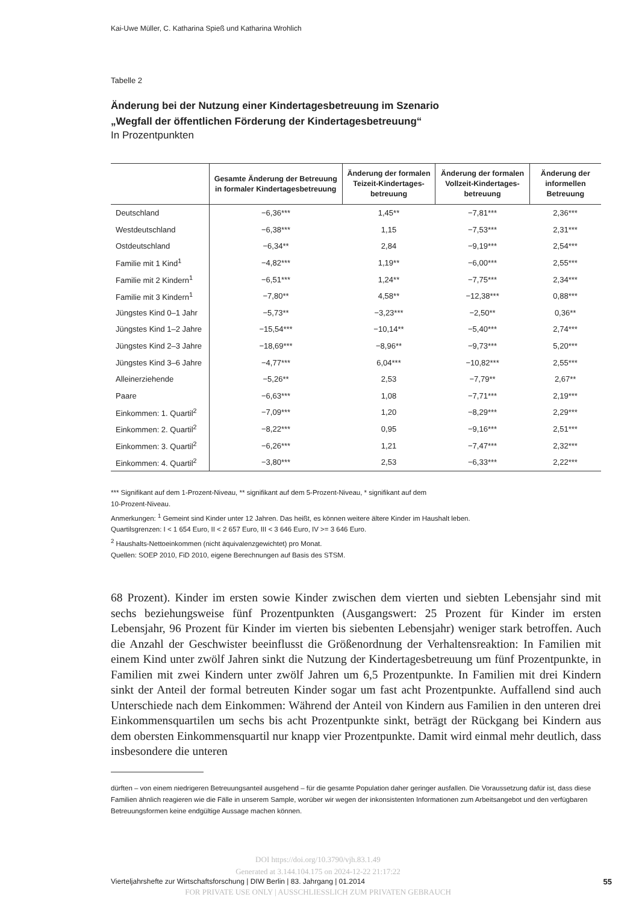Kai-Uwe Müller, C. Katharina Spieß und Katharina Wrohlich
Tabelle 2
Änderung bei der Nutzung einer Kindertagesbetreuung im Szenario
„Wegfall der öffentlichen Förderung der Kindertagesbetreuung“
In Prozentpunkten
| | Gesamte Änderung der Betreuung in formaler Kindertagesbetreuung | Änderung der formalen Teizeit-Kindertages-betreuung | Änderung der formalen Vollzeit-Kindertages-betreuung | Änderung der informellen Betreuung |
| --- | --- | --- | --- | --- |
| Deutschland | −6,36*** | 1,45** | −7,81*** | 2,36*** |
| Westdeutschland | −6,38*** | 1,15 | −7,53*** | 2,31*** |
| Ostdeutschland | −6,34** | 2,84 | −9,19*** | 2,54*** |
| Familie mit 1 Kind<sup>1</sup> | −4,82*** | 1,19** | −6,00*** | 2,55*** |
| Familie mit 2 Kindern<sup>1</sup> | −6,51*** | 1,24** | −7,75*** | 2,34*** |
| Familie mit 3 Kindern<sup>1</sup> | −7,80** | 4,58** | −12,38*** | 0,88*** |
| Jüngstes Kind 0–1 Jahr | −5,73** | −3,23*** | −2,50** | 0,36** |
| Jüngstes Kind 1–2 Jahre | −15,54*** | −10,14** | −5,40*** | 2,74*** |
| Jüngstes Kind 2–3 Jahre | −18,69*** | −8,96** | −9,73*** | 5,20*** |
| Jüngstes Kind 3–6 Jahre | −4,77*** | 6,04*** | −10,82*** | 2,55*** |
| Alleinerziehende | −5,26** | 2,53 | −7,79** | 2,67** |
| Paare | −6,63*** | 1,08 | −7,71*** | 2,19*** |
| Einkommen: 1. Quartil<sup>2</sup> | −7,09*** | 1,20 | −8,29*** | 2,29*** |
| Einkommen: 2. Quartil<sup>2</sup> | −8,22*** | 0,95 | −9,16*** | 2,51*** |
| Einkommen: 3. Quartil<sup>2</sup> | −6,26*** | 1,21 | −7,47*** | 2,32*** |
| Einkommen: 4. Quartil<sup>2</sup> | −3,80*** | 2,53 | −6,33*** | 2,22*** |
*** Signifikant auf dem 1-Prozent-Niveau, ** signifikant auf dem 5-Prozent-Niveau, * signifikant auf dem
10-Prozent-Niveau.
Anmerkungen: <sup>1</sup> Gemeint sind Kinder unter 12 Jahren. Das heißt, es können weitere ältere Kinder im Haushalt leben.
Quartilsgrenzen: I < 1 654 Euro, II < 2 657 Euro, III < 3 646 Euro, IV >= 3 646 Euro.
<sup>2</sup> Haushalts-Nettoeinkommen (nicht äquivalenzgewichtet) pro Monat.
Quellen: SOEP 2010, FiD 2010, eigene Berechnungen auf Basis des STSM.
68 Prozent). Kinder im ersten sowie Kinder zwischen dem vierten und siebten Lebensjahr sind mit sechs beziehungsweise fünf Prozentpunkten (Ausgangswert: 25 Prozent für Kinder im ersten Lebensjahr, 96 Prozent für Kinder im vierten bis siebenten Lebensjahr) weniger stark betroffen. Auch die Anzahl der Geschwister beeinflusst die Größenordnung der Verhaltensreaktion: In Familien mit einem Kind unter zwölf Jahren sinkt die Nutzung der Kindertagesbetreuung um fünf Prozentpunkte, in Familien mit zwei Kindern unter zwölf Jahren um 6,5 Prozentpunkte. In Familien mit drei Kindern sinkt der Anteil der formal betreuten Kinder sogar um fast acht Prozentpunkte. Auffallend sind auch Unterschiede nach dem Einkommen: Während der Anteil von Kindern aus Familien in den unteren drei Einkommensquartilen um sechs bis acht Prozentpunkte sinkt, beträgt der Rückgang bei Kindern aus dem obersten Einkommensquartil nur knapp vier Prozentpunkte. Damit wird einmal mehr deutlich, dass insbesondere die unteren
dürften – von einem niedrigeren Betreuungsanteil ausgehend – für die gesamte Population daher geringer ausfallen. Die Voraussetzung dafür ist, dass diese Familien ähnlich reagieren wie die Fälle in unserem Sample, worüber wir wegen der inkonsistenten Informationen zum Arbeitsangebot und den verfügbaren Betreuungsformen keine endgültige Aussage machen können.
DOI https://doi.org/10.3790/vjh.83.1.49
Generated at 3.144.104.175 on 2024-12-22 21:17:22
Vierteljahrshefte zur Wirtschaftsforschung | DIW Berlin | 83. Jahrgang | 01.2014 55
FOR PRIVATE USE ONLY | AUSSCHLIESSLICH ZUM PRIVATEN GEBRAUCH